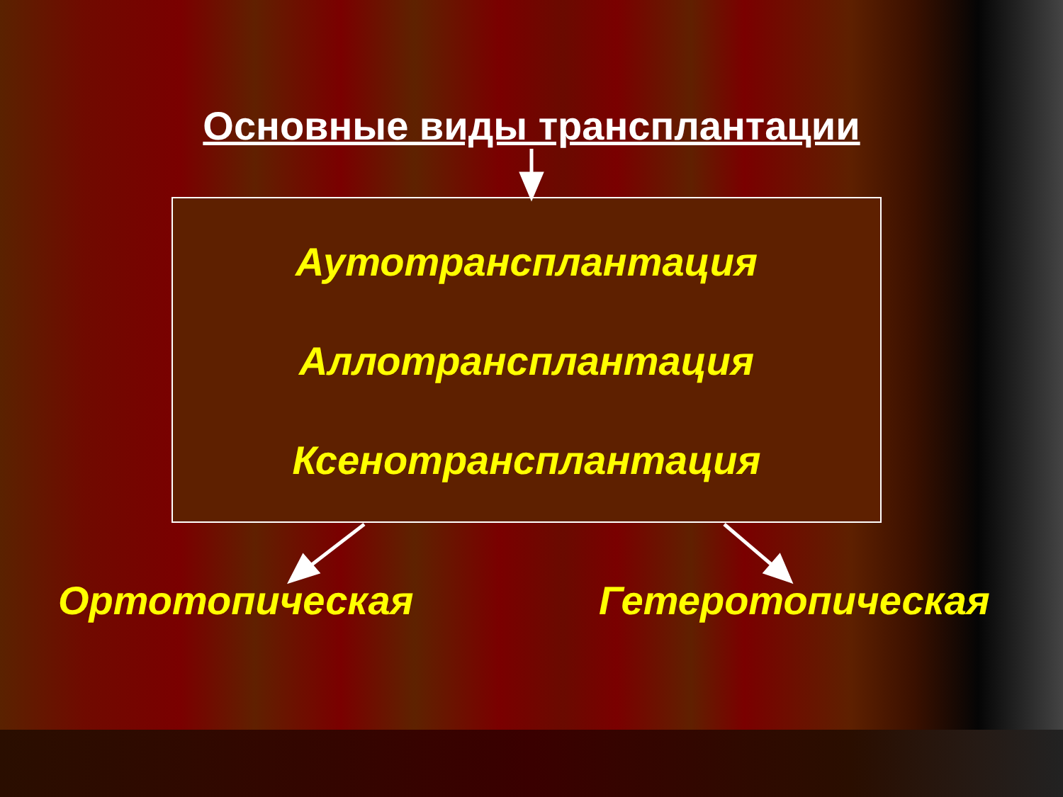Основные виды трансплантации
Аутотрансплантация
Аллотрансплантация
Ксенотрансплантация
Ортотопическая Гетеротопическая